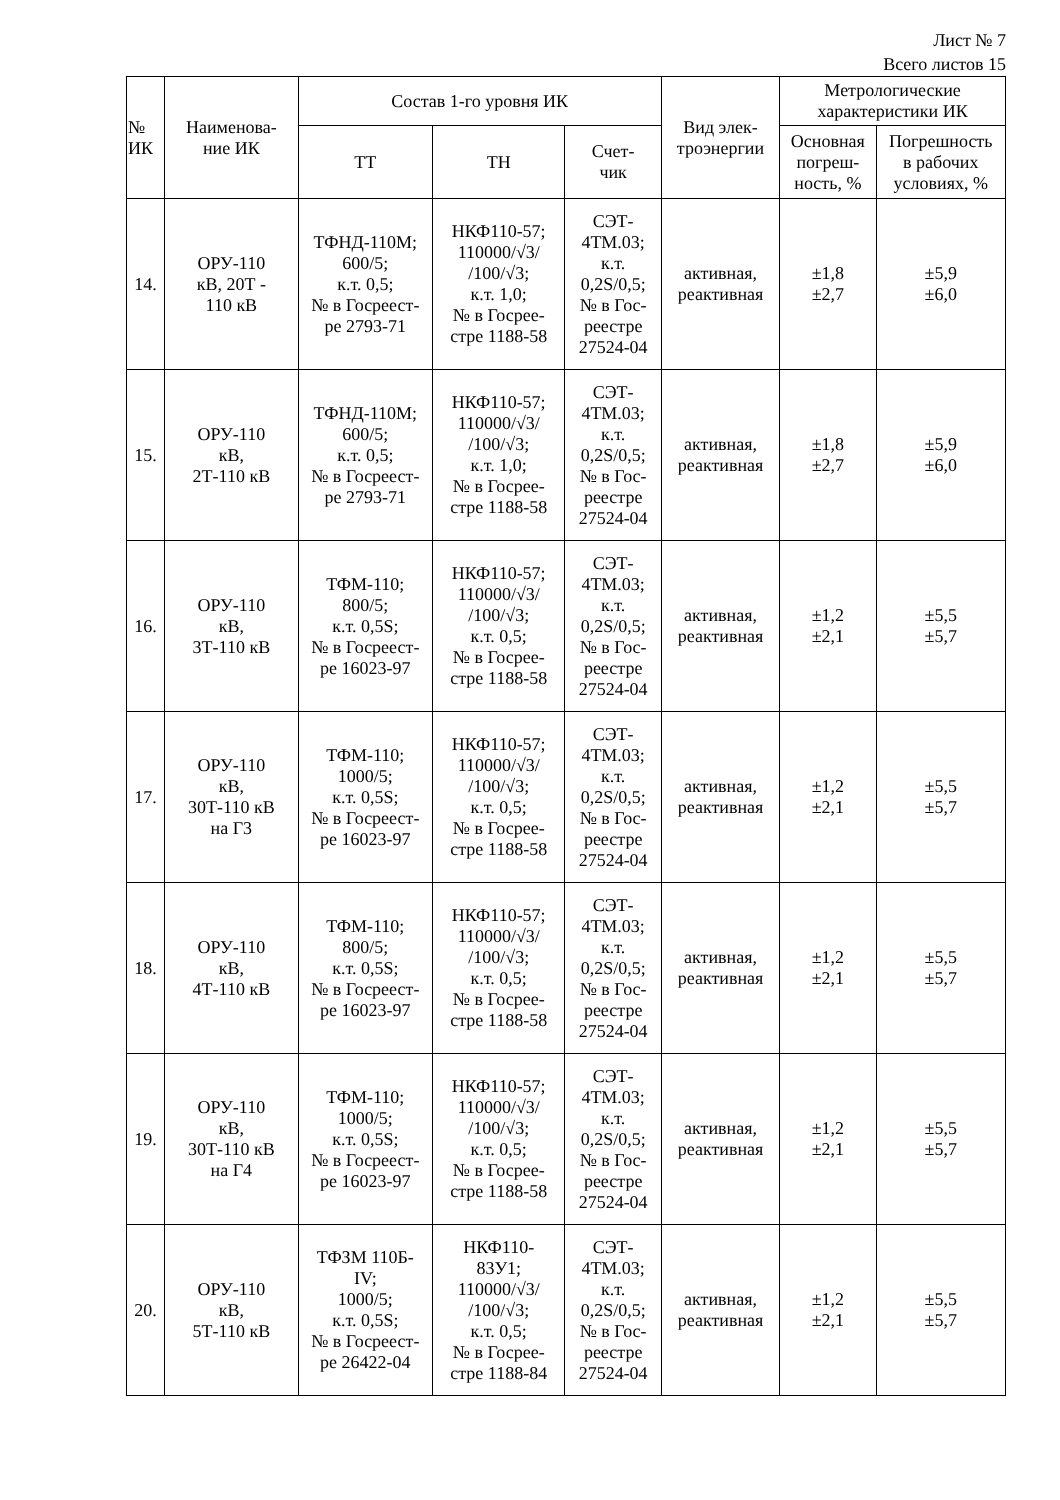Лист № 7
Всего листов 15
| № ИК | Наименова- ние ИК | Состав 1-го уровня ИК | | | Вид элек- троэнергии | Метрологические характеристики ИК | |
| --- | --- | --- | --- | --- | --- | --- | --- |
| | | ТТ | ТН | Счет- чик | | Основная погреш- ность, % | Погрешность в рабочих условиях, % |
| 14. | ОРУ-110 кВ, 20Т - 110 кВ | ТФНД-110М; 600/5; к.т. 0,5; № в Госреест- ре 2793-71 | НКФ110-57; 110000/√3/ /100/√3; к.т. 1,0; № в Госрее- стре 1188-58 | СЭТ- 4ТМ.03; к.т. 0,2S/0,5; № в Гос- реестре 27524-04 | активная, реактивная | ±1,8 ±2,7 | ±5,9 ±6,0 |
| 15. | ОРУ-110 кВ, 2Т-110 кВ | ТФНД-110М; 600/5; к.т. 0,5; № в Госреест- ре 2793-71 | НКФ110-57; 110000/√3/ /100/√3; к.т. 1,0; № в Госрее- стре 1188-58 | СЭТ- 4ТМ.03; к.т. 0,2S/0,5; № в Гос- реестре 27524-04 | активная, реактивная | ±1,8 ±2,7 | ±5,9 ±6,0 |
| 16. | ОРУ-110 кВ, 3Т-110 кВ | ТФМ-110; 800/5; к.т. 0,5S; № в Госреест- ре 16023-97 | НКФ110-57; 110000/√3/ /100/√3; к.т. 0,5; № в Госрее- стре 1188-58 | СЭТ- 4ТМ.03; к.т. 0,2S/0,5; № в Гос- реестре 27524-04 | активная, реактивная | ±1,2 ±2,1 | ±5,5 ±5,7 |
| 17. | ОРУ-110 кВ, 30Т-110 кВ на Г3 | ТФМ-110; 1000/5; к.т. 0,5S; № в Госреест- ре 16023-97 | НКФ110-57; 110000/√3/ /100/√3; к.т. 0,5; № в Госрее- стре 1188-58 | СЭТ- 4ТМ.03; к.т. 0,2S/0,5; № в Гос- реестре 27524-04 | активная, реактивная | ±1,2 ±2,1 | ±5,5 ±5,7 |
| 18. | ОРУ-110 кВ, 4Т-110 кВ | ТФМ-110; 800/5; к.т. 0,5S; № в Госреест- ре 16023-97 | НКФ110-57; 110000/√3/ /100/√3; к.т. 0,5; № в Госрее- стре 1188-58 | СЭТ- 4ТМ.03; к.т. 0,2S/0,5; № в Гос- реестре 27524-04 | активная, реактивная | ±1,2 ±2,1 | ±5,5 ±5,7 |
| 19. | ОРУ-110 кВ, 30Т-110 кВ на Г4 | ТФМ-110; 1000/5; к.т. 0,5S; № в Госреест- ре 16023-97 | НКФ110-57; 110000/√3/ /100/√3; к.т. 0,5; № в Госрее- стре 1188-58 | СЭТ- 4ТМ.03; к.т. 0,2S/0,5; № в Гос- реестре 27524-04 | активная, реактивная | ±1,2 ±2,1 | ±5,5 ±5,7 |
| 20. | ОРУ-110 кВ, 5Т-110 кВ | ТФЗМ 110Б- IV; 1000/5; к.т. 0,5S; № в Госреест- ре 26422-04 | НКФ110- 83У1; 110000/√3/ /100/√3; к.т. 0,5; № в Госрее- стре 1188-84 | СЭТ- 4ТМ.03; к.т. 0,2S/0,5; № в Гос- реестре 27524-04 | активная, реактивная | ±1,2 ±2,1 | ±5,5 ±5,7 |